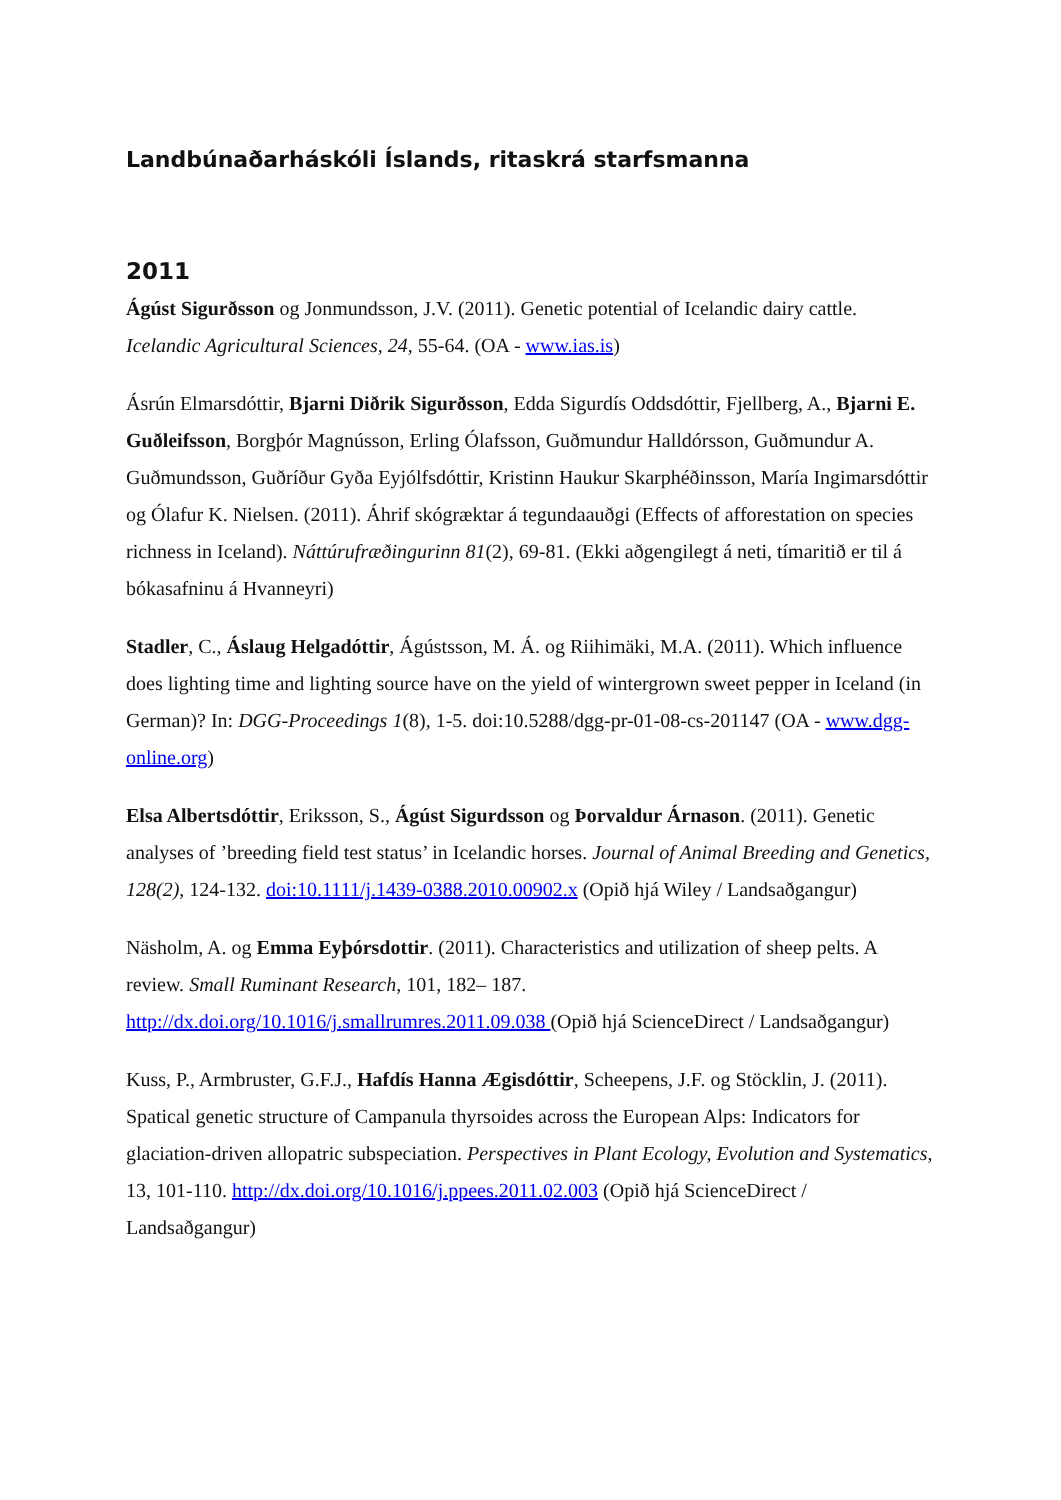Landbúnaðarháskóli Íslands, ritaskrá starfsmanna
2011
Ágúst Sigurðsson og Jonmundsson, J.V. (2011). Genetic potential of Icelandic dairy cattle. Icelandic Agricultural Sciences, 24, 55-64. (OA - www.ias.is)
Ásrún Elmarsdóttir, Bjarni Diðrik Sigurðsson, Edda Sigurdís Oddsdóttir, Fjellberg, A., Bjarni E. Guðleifsson, Borgþór Magnússon, Erling Ólafsson, Guðmundur Halldórsson, Guðmundur A. Guðmundsson, Guðríður Gyða Eyjólfsdóttir, Kristinn Haukur Skarphéðinsson, María Ingimarsdóttir og Ólafur K. Nielsen. (2011). Áhrif skógræktar á tegundaauðgi (Effects of afforestation on species richness in Iceland). Náttúrufræðingurinn 81(2), 69-81. (Ekki aðgengilegt á neti, tímaritið er til á bókasafninu á Hvanneyri)
Stadler, C., Áslaug Helgadóttir, Ágústsson, M. Á. og Riihimäki, M.A. (2011). Which influence does lighting time and lighting source have on the yield of wintergrown sweet pepper in Iceland (in German)? In: DGG-Proceedings 1(8), 1-5. doi:10.5288/dgg-pr-01-08-cs-201147 (OA - www.dgg-online.org)
Elsa Albertsdóttir, Eriksson, S., Ágúst Sigurdsson og Þorvaldur Árnason. (2011). Genetic analyses of ’breeding field test status’ in Icelandic horses. Journal of Animal Breeding and Genetics, 128(2), 124-132. doi:10.1111/j.1439-0388.2010.00902.x (Opið hjá Wiley / Landsaðgangur)
Näsholm, A. og Emma Eyþórsdottir. (2011). Characteristics and utilization of sheep pelts. A review. Small Ruminant Research, 101, 182– 187. http://dx.doi.org/10.1016/j.smallrumres.2011.09.038 (Opið hjá ScienceDirect / Landsaðgangur)
Kuss, P., Armbruster, G.F.J., Hafdís Hanna Ægisdóttir, Scheepens, J.F. og Stöcklin, J. (2011). Spatical genetic structure of Campanula thyrsoides across the European Alps: Indicators for glaciation-driven allopatric subspeciation. Perspectives in Plant Ecology, Evolution and Systematics, 13, 101-110. http://dx.doi.org/10.1016/j.ppees.2011.02.003 (Opið hjá ScienceDirect / Landsaðgangur)